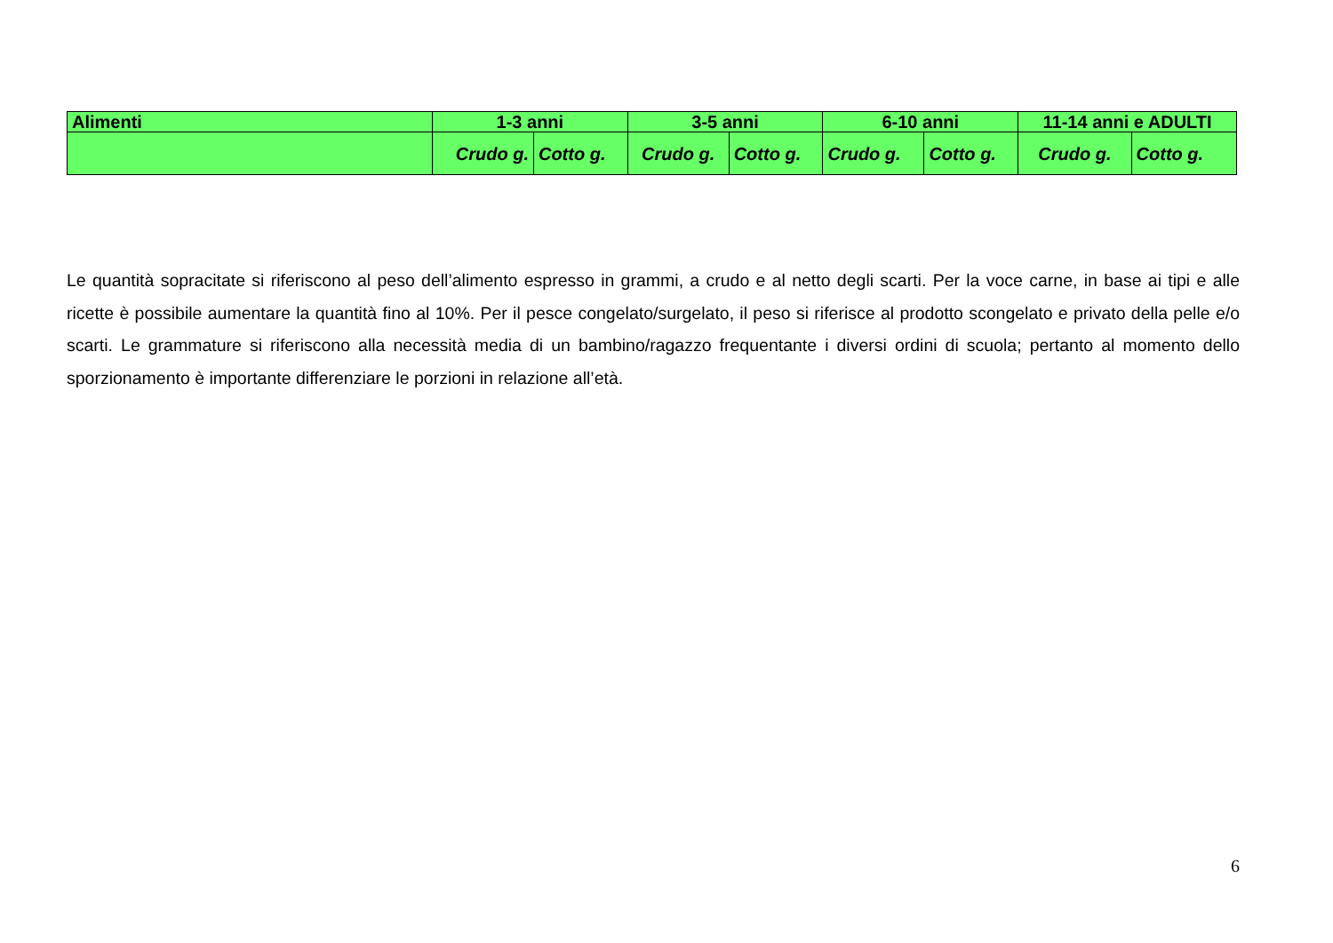| Alimenti | 1-3 anni | | 3-5 anni | | 6-10 anni | | 11-14 anni e ADULTI | |
| --- | --- | --- | --- | --- | --- | --- | --- | --- |
| | Crudo g. | Cotto g. | Crudo g. | Cotto g. | Crudo g. | Cotto g. | Crudo g. | Cotto g. |
Le quantità sopracitate si riferiscono al peso dell’alimento espresso in grammi, a crudo e al netto degli scarti. Per la voce carne, in base ai tipi e alle ricette è possibile aumentare la quantità fino al 10%. Per il pesce congelato/surgelato, il peso si riferisce al prodotto scongelato e privato della pelle e/o scarti. Le grammature si riferiscono alla necessità media di un bambino/ragazzo frequentante i diversi ordini di scuola; pertanto al momento dello sporzionamento è importante differenziare le porzioni in relazione all’età.
6